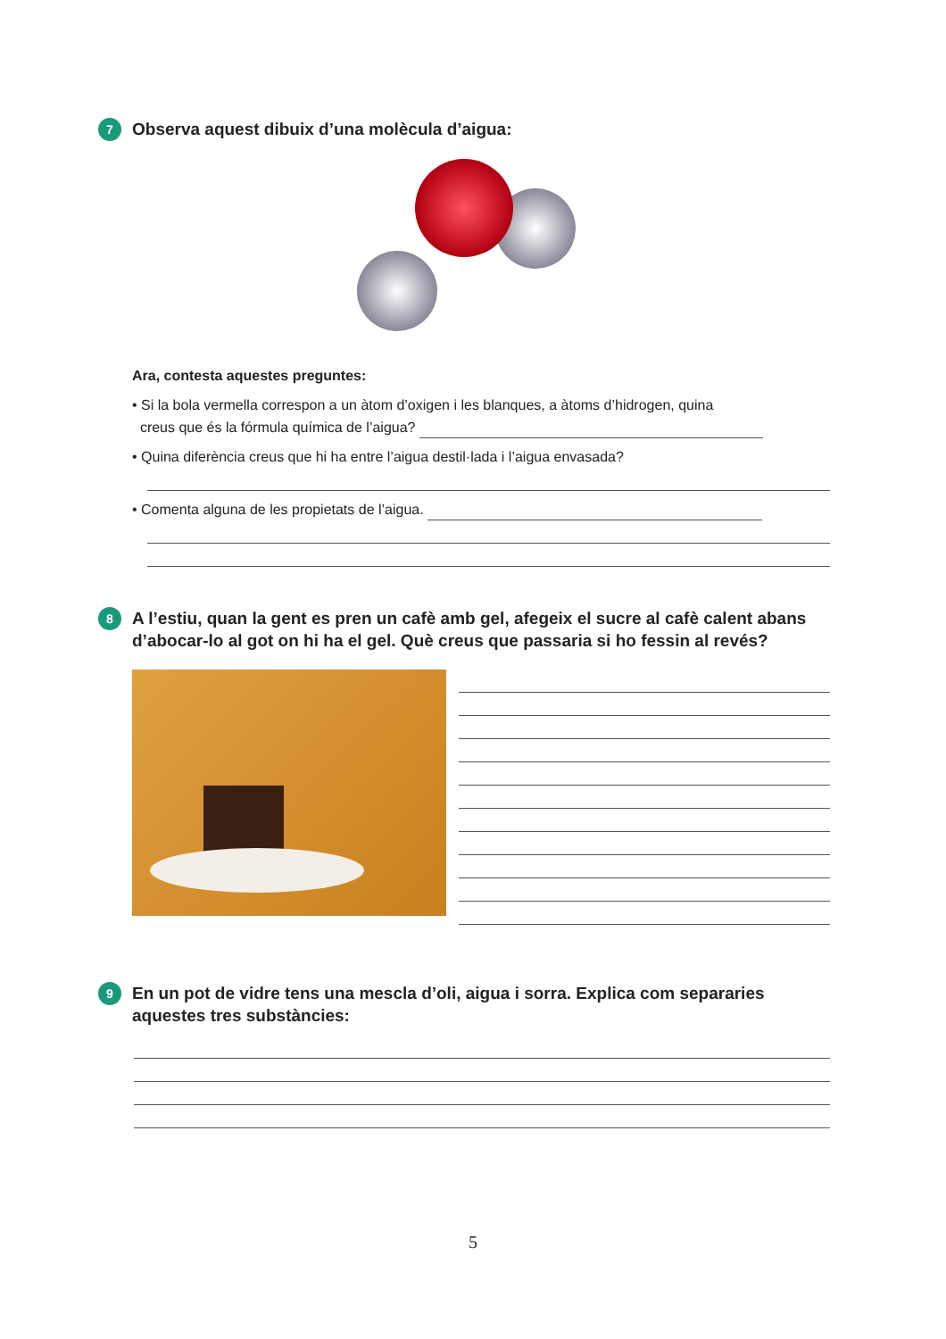7 Observa aquest dibuix d’una molècula d’aigua:
Ara, contesta aquestes preguntes:
• Si la bola vermella correspon a un àtom d’oxigen i les blanques, a àtoms d’hidrogen, quina
creus que és la fórmula química de l’aigua?
• Quina diferència creus que hi ha entre l’aigua destil·lada i l’aigua envasada?
• Comenta alguna de les propietats de l’aigua.
8 A l’estiu, quan la gent es pren un cafè amb gel, afegeix el sucre al cafè calent abans d’abocar-lo al got on hi ha el gel. Què creus que passaria si ho fessin al revés?
9 En un pot de vidre tens una mescla d’oli, aigua i sorra. Explica com separaries aquestes tres substàncies:
5